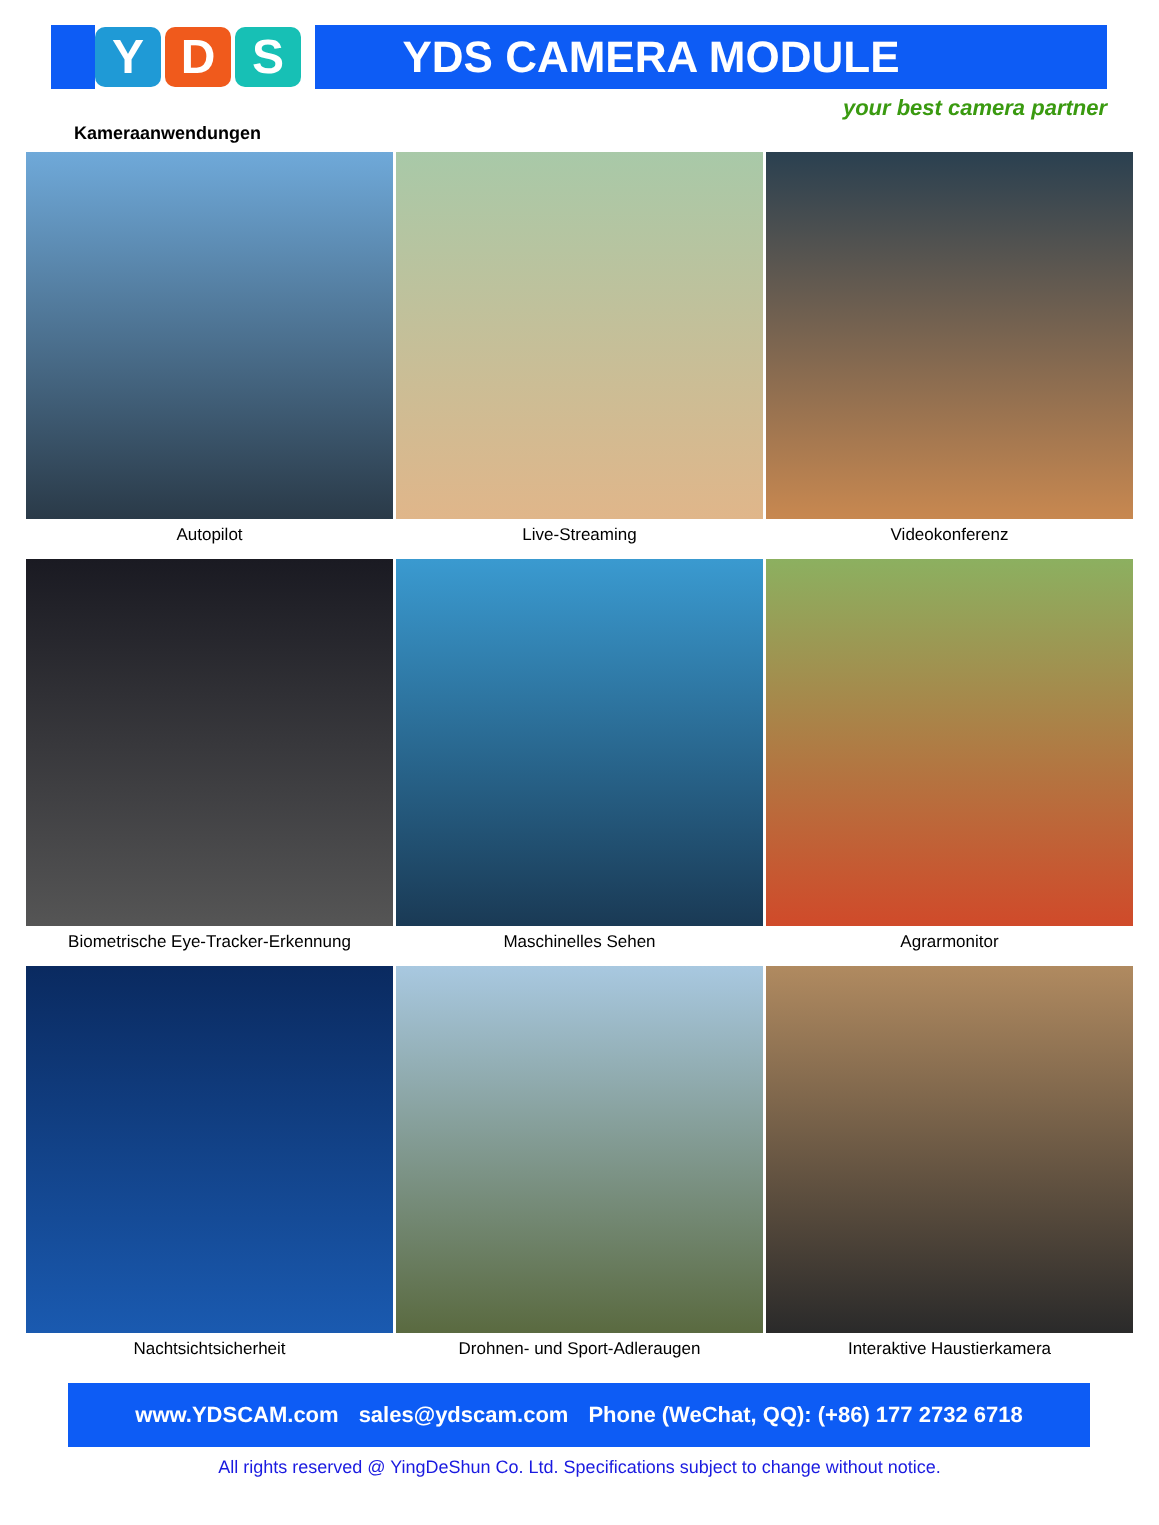Y D S
YDS CAMERA MODULE
your best camera partner
Kameraanwendungen
Autopilot
Live-Streaming
Videokonferenz
Biometrische Eye-Tracker-Erkennung
Maschinelles Sehen
Agrarmonitor
Nachtsichtsicherheit
Drohnen- und Sport-Adleraugen
Interaktive Haustierkamera
www.YDSCAM.com sales@ydscam.com Phone (WeChat, QQ): (+86) 177 2732 6718
All rights reserved @ YingDeShun Co. Ltd. Specifications subject to change without notice.